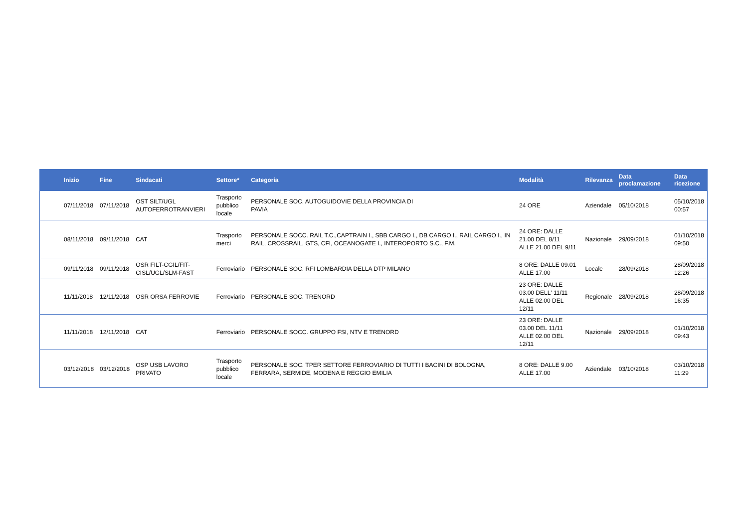| Inizio | Fine | Sindacati | Settore* | Categoria | Modalità | Rilevanza | Data proclamazione | Data ricezione |
| --- | --- | --- | --- | --- | --- | --- | --- | --- |
| 07/11/2018 | 07/11/2018 | OST SILT/UGL AUTOFERROTRANVIERI | Trasporto pubblico locale | PERSONALE SOC. AUTOGUIDOVIE DELLA PROVINCIA DI PAVIA | 24 ORE | Aziendale | 05/10/2018 | 05/10/2018 00:57 |
| 08/11/2018 | 09/11/2018 | CAT | Trasporto merci | PERSONALE SOCC. RAIL T.C.,CAPTRAIN I., SBB CARGO I., DB CARGO I., RAIL CARGO I., IN RAIL, CROSSRAIL, GTS, CFI, OCEANOGATE I., INTEROPORTO S.C., F.M. | 24 ORE: DALLE 21.00 DEL 8/11 ALLE 21.00 DEL 9/11 | Nazionale | 29/09/2018 | 01/10/2018 09:50 |
| 09/11/2018 | 09/11/2018 | OSR FILT-CGIL/FIT- CISL/UGL/SLM-FAST | Ferroviario | PERSONALE SOC. RFI LOMBARDIA DELLA DTP MILANO | 8 ORE: DALLE 09.01 ALLE 17.00 | Locale | 28/09/2018 | 28/09/2018 12:26 |
| 11/11/2018 | 12/11/2018 | OSR ORSA FERROVIE | Ferroviario | PERSONALE SOC. TRENORD | 23 ORE: DALLE 03.00 DELL' 11/11 ALLE 02.00 DEL 12/11 | Regionale | 28/09/2018 | 28/09/2018 16:35 |
| 11/11/2018 | 12/11/2018 | CAT | Ferroviario | PERSONALE SOCC. GRUPPO FSI, NTV E TRENORD | 23 ORE: DALLE 03.00 DEL 11/11 ALLE 02.00 DEL 12/11 | Nazionale | 29/09/2018 | 01/10/2018 09:43 |
| 03/12/2018 | 03/12/2018 | OSP USB LAVORO PRIVATO | Trasporto pubblico locale | PERSONALE SOC. TPER SETTORE FERROVIARIO DI TUTTI I BACINI DI BOLOGNA, FERRARA, SERMIDE, MODENA E REGGIO EMILIA | 8 ORE: DALLE 9.00 ALLE 17.00 | Aziendale | 03/10/2018 | 03/10/2018 11:29 |